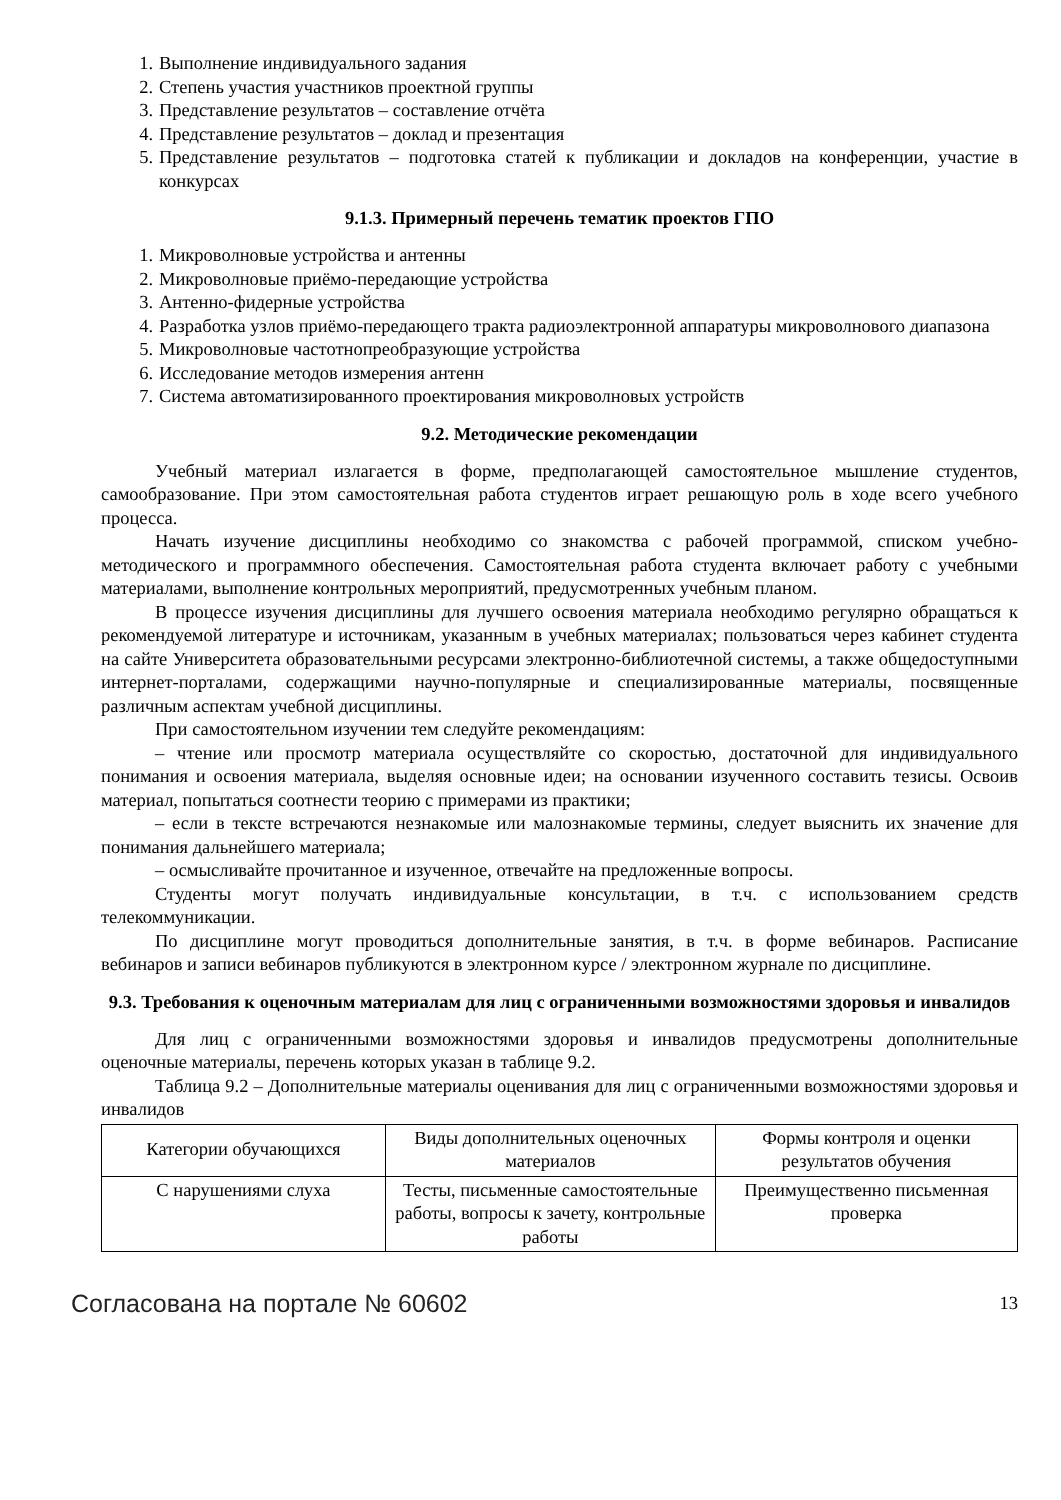1. Выполнение индивидуального задания
2. Степень участия участников проектной группы
3. Представление результатов – составление отчёта
4. Представление результатов – доклад и презентация
5. Представление результатов – подготовка статей к публикации и докладов на конференции, участие в конкурсах
9.1.3. Примерный перечень тематик проектов ГПО
1. Микроволновые устройства и антенны
2. Микроволновые приёмо-передающие устройства
3. Антенно-фидерные устройства
4. Разработка узлов приёмо-передающего тракта радиоэлектронной аппаратуры микроволнового диапазона
5. Микроволновые частотнопреобразующие устройства
6. Исследование методов измерения антенн
7. Система автоматизированного проектирования микроволновых устройств
9.2. Методические рекомендации
Учебный материал излагается в форме, предполагающей самостоятельное мышление студентов, самообразование. При этом самостоятельная работа студентов играет решающую роль в ходе всего учебного процесса.
Начать изучение дисциплины необходимо со знакомства с рабочей программой, списком учебно-методического и программного обеспечения. Самостоятельная работа студента включает работу с учебными материалами, выполнение контрольных мероприятий, предусмотренных учебным планом.
В процессе изучения дисциплины для лучшего освоения материала необходимо регулярно обращаться к рекомендуемой литературе и источникам, указанным в учебных материалах; пользоваться через кабинет студента на сайте Университета образовательными ресурсами электронно-библиотечной системы, а также общедоступными интернет-порталами, содержащими научно-популярные и специализированные материалы, посвященные различным аспектам учебной дисциплины.
При самостоятельном изучении тем следуйте рекомендациям:
– чтение или просмотр материала осуществляйте со скоростью, достаточной для индивидуального понимания и освоения материала, выделяя основные идеи; на основании изученного составить тезисы. Освоив материал, попытаться соотнести теорию с примерами из практики;
– если в тексте встречаются незнакомые или малознакомые термины, следует выяснить их значение для понимания дальнейшего материала;
– осмысливайте прочитанное и изученное, отвечайте на предложенные вопросы.
Студенты могут получать индивидуальные консультации, в т.ч. с использованием средств телекоммуникации.
По дисциплине могут проводиться дополнительные занятия, в т.ч. в форме вебинаров. Расписание вебинаров и записи вебинаров публикуются в электронном курсе / электронном журнале по дисциплине.
9.3. Требования к оценочным материалам для лиц с ограниченными возможностями здоровья и инвалидов
Для лиц с ограниченными возможностями здоровья и инвалидов предусмотрены дополнительные оценочные материалы, перечень которых указан в таблице 9.2.
Таблица 9.2 – Дополнительные материалы оценивания для лиц с ограниченными возможностями здоровья и инвалидов
| Категории обучающихся | Виды дополнительных оценочных материалов | Формы контроля и оценки результатов обучения |
| С нарушениями слуха | Тесты, письменные самостоятельные работы, вопросы к зачету, контрольные работы | Преимущественно письменная проверка |
Согласована на портале № 60602 13